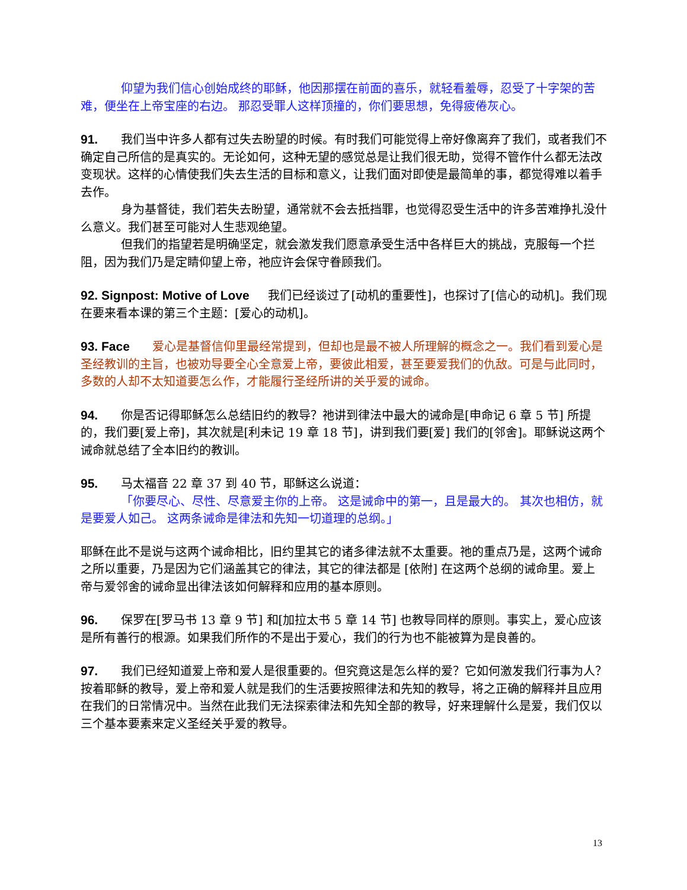仰望为我们信心创始成终的耶稣，他因那摆在前面的喜乐，就轻看羞辱，忍受了十字架的苦难，便坐在上帝宝座的右边。 那忍受罪人这样顶撞的，你们要思想，免得疲倦灰心。
91. 我们当中许多人都有过失去盼望的时候。有时我们可能觉得上帝好像离弃了我们，或者我们不确定自己所信的是真实的。无论如何，这种无望的感觉总是让我们很无助，觉得不管作什么都无法改变现状。这样的心情使我们失去生活的目标和意义，让我们面对即使是最简单的事，都觉得难以着手去作。
身为基督徒，我们若失去盼望，通常就不会去抵挡罪，也觉得忍受生活中的许多苦难挣扎没什么意义。我们甚至可能对人生悲观绝望。
但我们的指望若是明确坚定，就会激发我们愿意承受生活中各样巨大的挑战，克服每一个拦阻，因为我们乃是定睛仰望上帝，祂应许会保守眷顾我们。
92. Signpost: Motive of Love 我们已经谈过了[动机的重要性]，也探讨了[信心的动机]。我们现在要来看本课的第三个主题：[爱心的动机]。
93. Face 爱心是基督信仰里最经常提到，但却也是最不被人所理解的概念之一。我们看到爱心是圣经教训的主旨，也被劝导要全心全意爱上帝，要彼此相爱，甚至要爱我们的仇敌。可是与此同时，多数的人却不太知道要怎么作，才能履行圣经所讲的关乎爱的诫命。
94. 你是否记得耶稣怎么总结旧约的教导？祂讲到律法中最大的诫命是[申命记 6 章 5 节] 所提的，我们要[爱上帝]，其次就是[利未记 19 章 18 节]，讲到我们要[爱] 我们的[邻舍]。耶稣说这两个诫命就总结了全本旧约的教训。
95. 马太福音 22 章 37 到 40 节，耶稣这么说道：
「你要尽心、尽性、尽意爱主你的上帝。 这是诫命中的第一，且是最大的。 其次也相仿，就是要爱人如己。 这两条诫命是律法和先知一切道理的总纲。」
耶稣在此不是说与这两个诫命相比，旧约里其它的诸多律法就不太重要。祂的重点乃是，这两个诫命之所以重要，乃是因为它们涵盖其它的律法，其它的律法都是 [依附] 在这两个总纲的诫命里。爱上帝与爱邻舍的诫命显出律法该如何解释和应用的基本原则。
96. 保罗在[罗马书 13 章 9 节] 和[加拉太书 5 章 14 节] 也教导同样的原则。事实上，爱心应该是所有善行的根源。如果我们所作的不是出于爱心，我们的行为也不能被算为是良善的。
97. 我们已经知道爱上帝和爱人是很重要的。但究竟这是怎么样的爱？它如何激发我们行事为人？按着耶稣的教导，爱上帝和爱人就是我们的生活要按照律法和先知的教导，将之正确的解释并且应用在我们的日常情况中。当然在此我们无法探索律法和先知全部的教导，好来理解什么是爱，我们仅以三个基本要素来定义圣经关乎爱的教导。
13